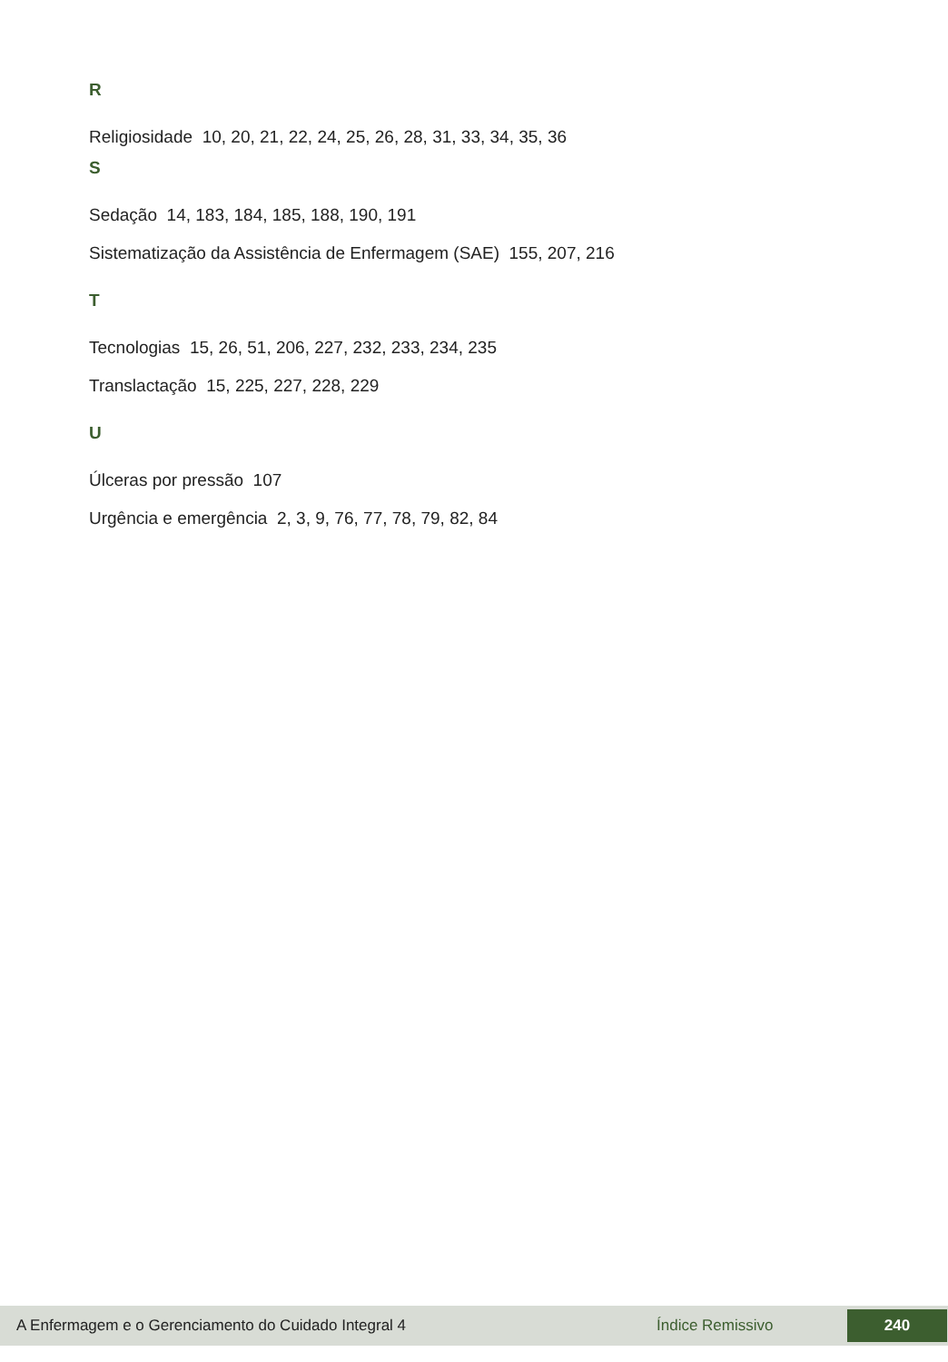R
Religiosidade 10, 20, 21, 22, 24, 25, 26, 28, 31, 33, 34, 35, 36
S
Sedação 14, 183, 184, 185, 188, 190, 191
Sistematização da Assistência de Enfermagem (SAE) 155, 207, 216
T
Tecnologias 15, 26, 51, 206, 227, 232, 233, 234, 235
Translactação 15, 225, 227, 228, 229
U
Úlceras por pressão 107
Urgência e emergência 2, 3, 9, 76, 77, 78, 79, 82, 84
A Enfermagem e o Gerenciamento do Cuidado Integral 4 Índice Remissivo 240